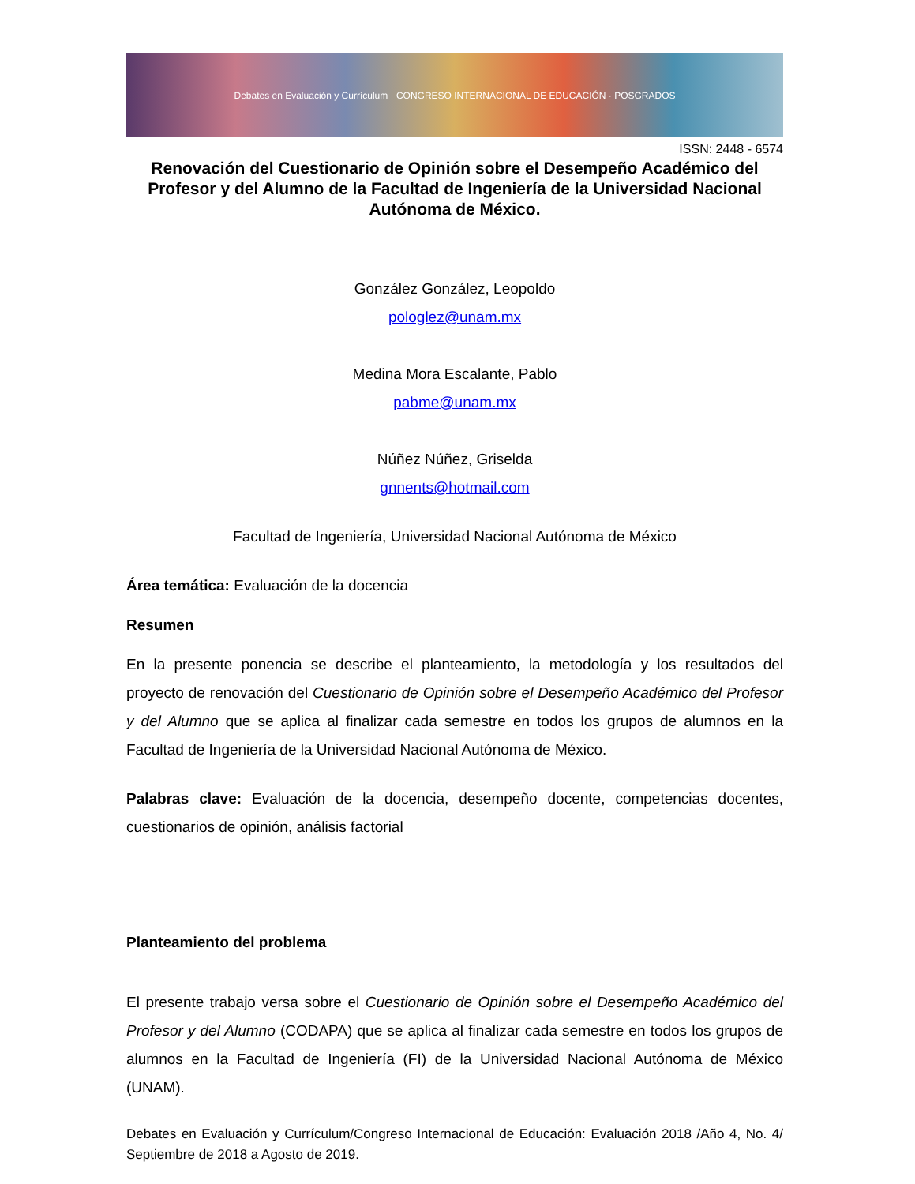Debates en Evaluación y Currículum · CONGRESO INTERNACIONAL DE EDUCACIÓN · POSGRADOS
ISSN: 2448 - 6574
Renovación del Cuestionario de Opinión sobre el Desempeño Académico del Profesor y del Alumno de la Facultad de Ingeniería de la Universidad Nacional Autónoma de México.
González González, Leopoldo
pologlez@unam.mx
Medina Mora Escalante, Pablo
pabme@unam.mx
Núñez Núñez, Griselda
gnnents@hotmail.com
Facultad de Ingeniería, Universidad Nacional Autónoma de México
Área temática: Evaluación de la docencia
Resumen
En la presente ponencia se describe el planteamiento, la metodología y los resultados del proyecto de renovación del Cuestionario de Opinión sobre el Desempeño Académico del Profesor y del Alumno que se aplica al finalizar cada semestre en todos los grupos de alumnos en la Facultad de Ingeniería de la Universidad Nacional Autónoma de México.
Palabras clave: Evaluación de la docencia, desempeño docente, competencias docentes, cuestionarios de opinión, análisis factorial
Planteamiento del problema
El presente trabajo versa sobre el Cuestionario de Opinión sobre el Desempeño Académico del Profesor y del Alumno (CODAPA) que se aplica al finalizar cada semestre en todos los grupos de alumnos en la Facultad de Ingeniería (FI) de la Universidad Nacional Autónoma de México (UNAM).
Debates en Evaluación y Currículum/Congreso Internacional de Educación: Evaluación 2018 /Año 4, No. 4/ Septiembre de 2018 a Agosto de 2019.